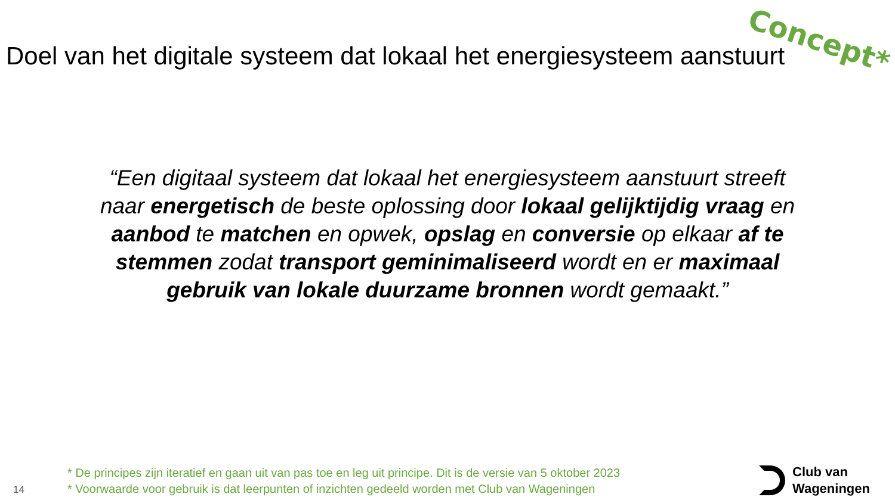Concept*
Doel van het digitale systeem dat lokaal het energiesysteem aanstuurt
“Een digitaal systeem dat lokaal het energiesysteem aanstuurt streeft naar energetisch de beste oplossing door lokaal gelijktijdig vraag en aanbod te matchen en opwek, opslag en conversie op elkaar af te stemmen zodat transport geminimaliseerd wordt en er maximaal gebruik van lokale duurzame bronnen wordt gemaakt.”
14
* De principes zijn iteratief en gaan uit van pas toe en leg uit principe. Dit is de versie van 5 oktober 2023
* Voorwaarde voor gebruik is dat leerpunten of inzichten gedeeld worden met Club van Wageningen
Club van
Wageningen